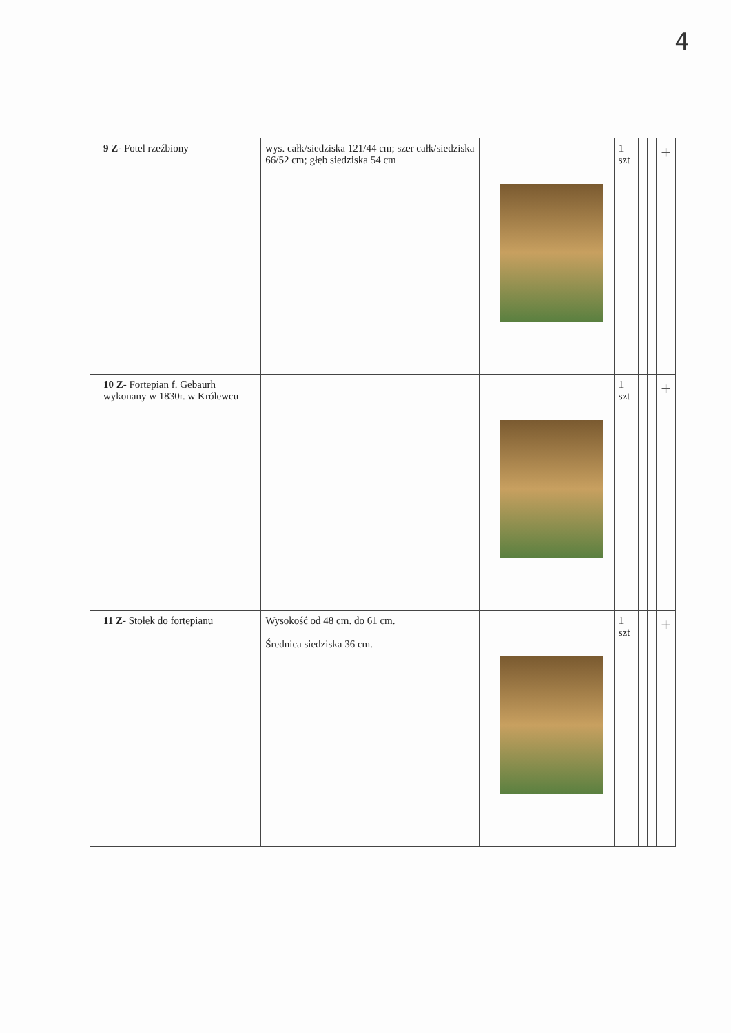4
| | 9 Z - Fotel rzeźbiony | wys. całk/siedziska 121/44 cm; szer całk/siedziska 66/52 cm; głęb siedziska 54 cm | | | 1 szt | | | + |
| | 10 Z - Fortepian f. Gebaurh wykonany w 1830r. w Królewcu | | | | 1 szt | | | + |
| | 11 Z - Stołek do fortepianu | Wysokość od 48 cm. do 61 cm. Średnica siedziska 36 cm. | | | 1 szt | | | + |